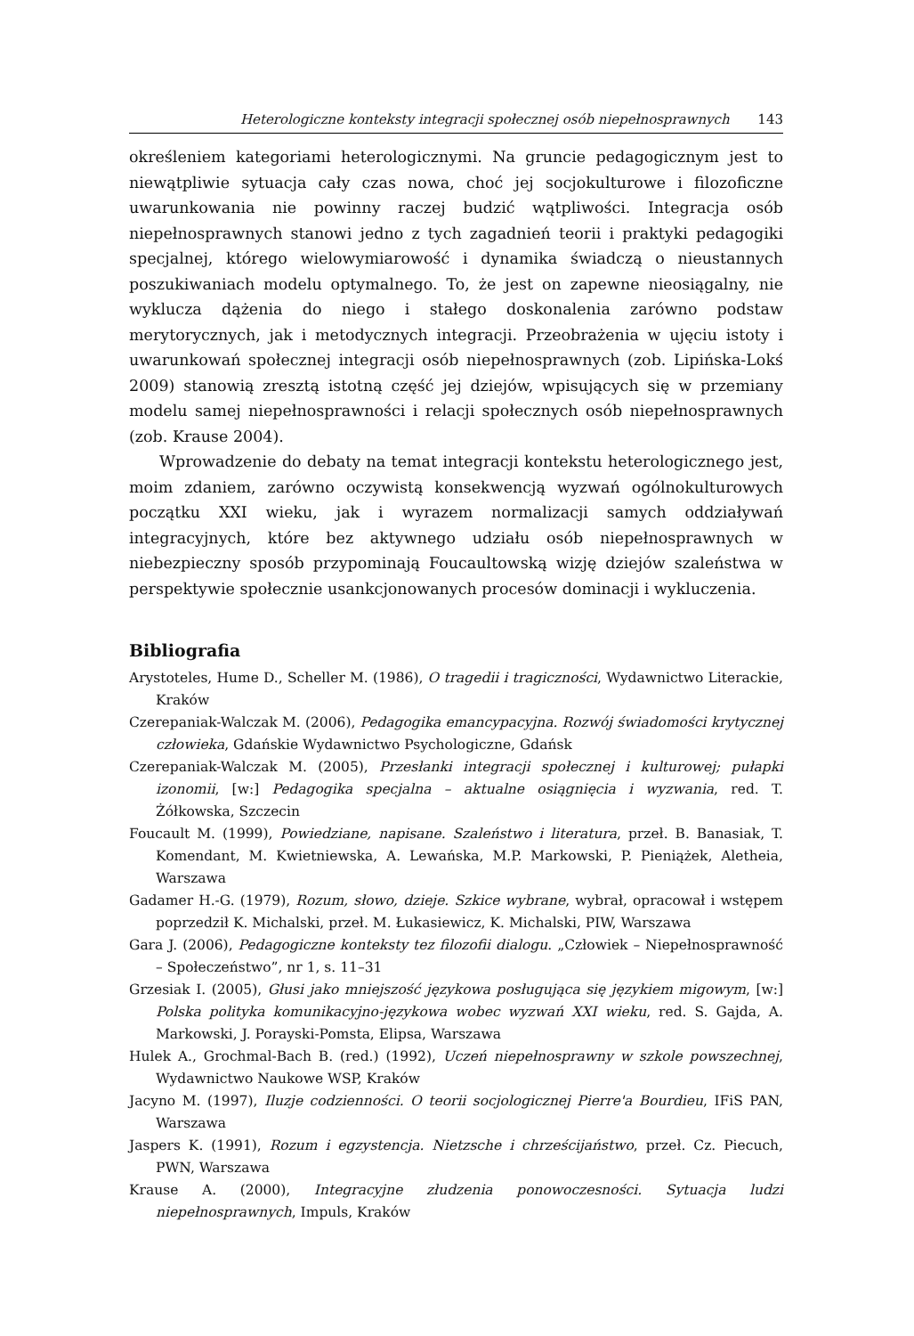Heterologiczne konteksty integracji społecznej osób niepełnosprawnych 143
określeniem kategoriami heterologicznymi. Na gruncie pedagogicznym jest to niewątpliwie sytuacja cały czas nowa, choć jej socjokulturowe i filozoficzne uwarunkowania nie powinny raczej budzić wątpliwości. Integracja osób niepełnosprawnych stanowi jedno z tych zagadnień teorii i praktyki pedagogiki specjalnej, którego wielowymiarowość i dynamika świadczą o nieustannych poszukiwaniach modelu optymalnego. To, że jest on zapewne nieosiągalny, nie wyklucza dążenia do niego i stałego doskonalenia zarówno podstaw merytorycznych, jak i metodycznych integracji. Przeobrażenia w ujęciu istoty i uwarunkowań społecznej integracji osób niepełnosprawnych (zob. Lipińska-Lokś 2009) stanowią zresztą istotną część jej dziejów, wpisujących się w przemiany modelu samej niepełnosprawności i relacji społecznych osób niepełnosprawnych (zob. Krause 2004).
Wprowadzenie do debaty na temat integracji kontekstu heterologicznego jest, moim zdaniem, zarówno oczywistą konsekwencją wyzwań ogólnokulturowych początku XXI wieku, jak i wyrazem normalizacji samych oddziaływań integracyjnych, które bez aktywnego udziału osób niepełnosprawnych w niebezpieczny sposób przypominają Foucaultowską wizję dziejów szaleństwa w perspektywie społecznie usankcjonowanych procesów dominacji i wykluczenia.
Bibliografia
Arystoteles, Hume D., Scheller M. (1986), O tragedii i tragiczności, Wydawnictwo Literackie, Kraków
Czerepaniak-Walczak M. (2006), Pedagogika emancypacyjna. Rozwój świadomości krytycznej człowieka, Gdańskie Wydawnictwo Psychologiczne, Gdańsk
Czerepaniak-Walczak M. (2005), Przesłanki integracji społecznej i kulturowej; pułapki izonomii, [w:] Pedagogika specjalna – aktualne osiągnięcia i wyzwania, red. T. Żółkowska, Szczecin
Foucault M. (1999), Powiedziane, napisane. Szaleństwo i literatura, przeł. B. Banasiak, T. Komendant, M. Kwietniewska, A. Lewańska, M.P. Markowski, P. Pieniążek, Aletheia, Warszawa
Gadamer H.-G. (1979), Rozum, słowo, dzieje. Szkice wybrane, wybrał, opracował i wstępem poprzedził K. Michalski, przeł. M. Łukasiewicz, K. Michalski, PIW, Warszawa
Gara J. (2006), Pedagogiczne konteksty tez filozofii dialogu. „Człowiek – Niepełnosprawność – Społeczeństwo”, nr 1, s. 11–31
Grzesiak I. (2005), Głusi jako mniejszość językowa posługująca się językiem migowym, [w:] Polska polityka komunikacyjno-językowa wobec wyzwań XXI wieku, red. S. Gajda, A. Markowski, J. Porayski-Pomsta, Elipsa, Warszawa
Hulek A., Grochmal-Bach B. (red.) (1992), Uczeń niepełnosprawny w szkole powszechnej, Wydawnictwo Naukowe WSP, Kraków
Jacyno M. (1997), Iluzje codzienności. O teorii socjologicznej Pierre'a Bourdieu, IFiS PAN, Warszawa
Jaspers K. (1991), Rozum i egzystencja. Nietzsche i chrześcijaństwo, przeł. Cz. Piecuch, PWN, Warszawa
Krause A. (2000), Integracyjne złudzenia ponowoczesności. Sytuacja ludzi niepełnosprawnych, Impuls, Kraków